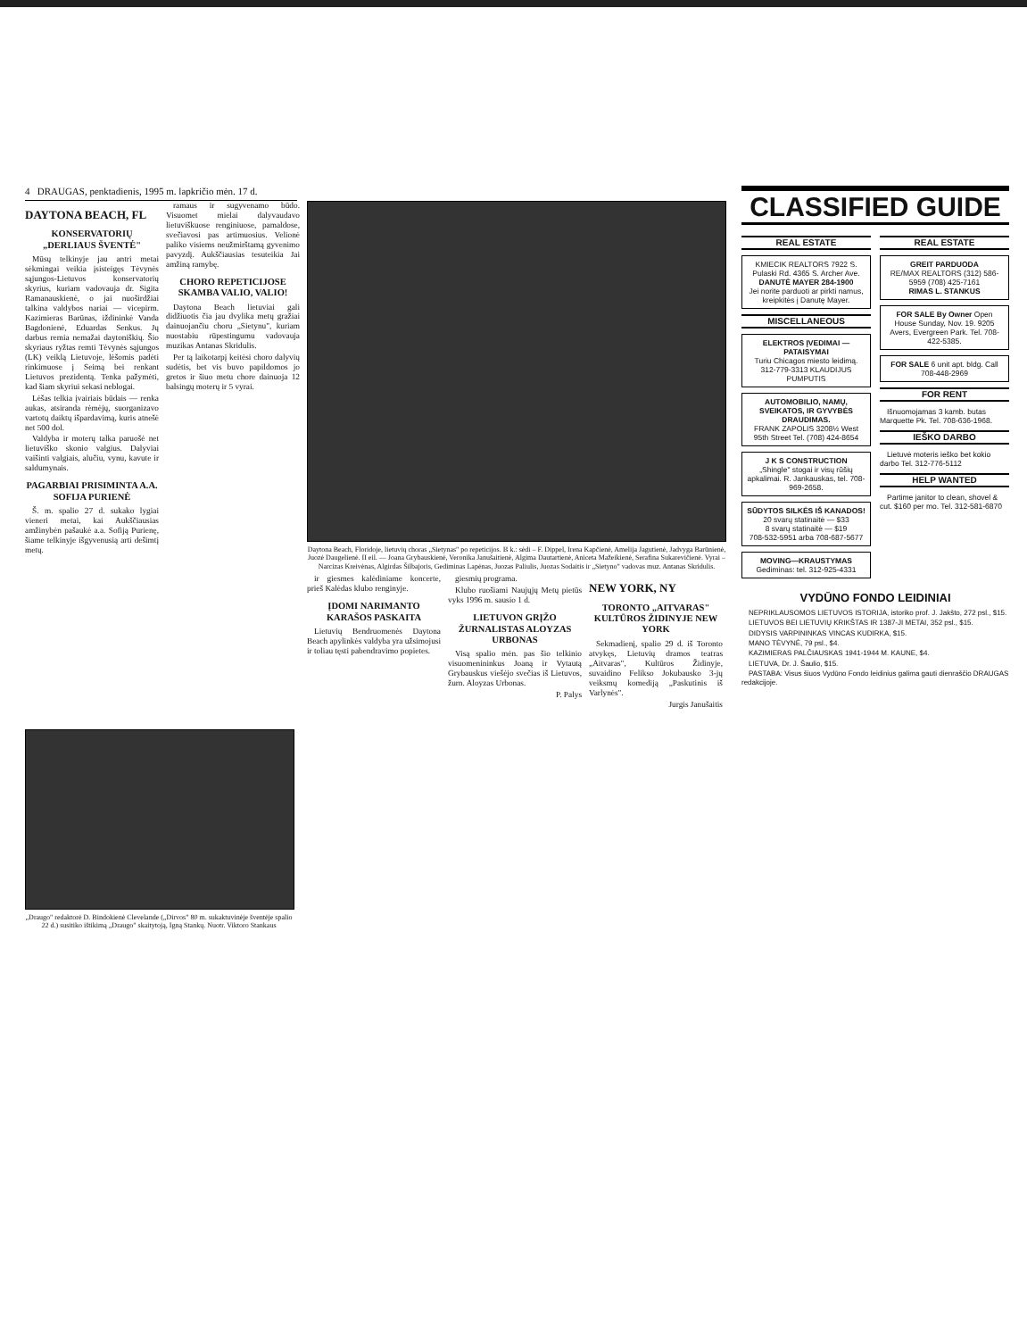4 DRAUGAS, penktadienis, 1995 m. lapkričio mėn. 17 d.
DAYTONA BEACH, FL
KONSERVATORIŲ „DERLIAUS ŠVENTĖ"
Mūsų telkinyje jau antri metai sėkmingai veikia įsisteigęs Tėvynės sąjungos-Lietuvos konservatorių skyrius, kuriam vadovauja dr. Sigita Ramanauskienė, o jai nuoširdžiai talkina valdybos nariai — vicepirm. Kazimieras Barūnas, iždininkė Vanda Bagdonienė, Eduardas Senkus. Jų darbus remia nemažai daytoniškių. Šio skyriaus ryžtas remti Tėvynės sąjungos (LK) veiklą Lietuvoje, lėšomis padėti rinkimuose į Seimą bei renkant Lietuvos prezidentą. Tenka pažymėti, kad šiam skyriui sekasi neblogai.
Lėšas telkia įvairiais būdais — renka aukas, atsiranda rėmėjų, suorganizavo vartotų daiktų išpardavimą, kuris atnešė net 500 dol.
Valdyba ir moterų talka paruošė net lietuviško skonio valgius. Dalyviai vaišinti valgiais, alučiu, vynu, kavute ir saldumynais.
PAGARBIAI PRISIMINTA A.A. SOFIJA PURIENĖ
Š. m. spalio 27 d. sukako lygiai vieneri metai, kai Aukščiausias amžinybėn pašaukė a.a. Sofiją Purienę, šiame telkinyje išgyvenusią arti dešimtį metų.
ramaus ir sugyvenamo būdo. Visuomet mielai dalyvaudavo lietuviškuose renginiuose, pamaldose, svečiavosi pas artimuosius. Velionė paliko visiems neužmirštamą gyvenimo pavyzdį. Aukščiausias tesuteikia Jai amžiną ramybę.
CHORO REPETICIJOSE SKAMBA VALIO, VALIO!
Daytona Beach lietuviai gali didžiuotis čia jau dvylika metų gražiai dainuojančiu choru „Sietynu", kuriam nuostabiu rūpestingumu vadovauja muzikas Antanas Skridulis.
Per tą laikotarpį keitėsi choro dalyvių sudėtis, bet vis buvo papildomos jo gretos ir šiuo metu chore dainuoja 12 balsingų moterų ir 5 vyrai.
Daytona Beach, Floridoje, lietuvių choras „Sietynas" po repeticijos. Iš k.: sėdi – F. Dippel, Irena Kapčienė, Amelija Jagutienė, Jadvyga Barūnienė, Juozė Daugelienė. II eil. — Joana Grybauskienė, Veronika Janušaitienė, Algima Dautartienė, Aniceta Mažeikienė, Serafina Sukarevičienė. Vyrai – Narcizas Kreivėnas, Algirdas Šilbajoris, Gediminas Lapėnas, Juozas Paliulis, Juozas Sodaitis ir „Sietyno" vadovas muz. Antanas Skridulis.
ir giesmes kalėdiniame koncerte, prieš Kalėdas klubo renginyje.
ĮDOMI NARIMANTO KARAŠOS PASKAITA
Lietuvių Bendruomenės Daytona Beach apylinkės valdyba yra užsimojusi ir toliau tęsti pabendravimo popietes.
giesmių programa.
Klubo ruošiami Naujųjų Metų pietūs vyks 1996 m. sausio 1 d.
LIETUVON GRĮŽO ŽURNALISTAS ALOYZAS URBONAS
Visą spalio mėn. pas šio telkinio visuomenininkus Joaną ir Vytautą Grybauskus viešėjo svečias iš Lietuvos, žurn. Aloyzas Urbonas.
P. Palys
NEW YORK, NY
TORONTO „AITVARAS" KULTŪROS ŽIDINYJE NEW YORK
Sekmadienį, spalio 29 d. iš Toronto atvykęs, Lietuvių dramos teatras „Aitvaras", Kultūros Židinyje, suvaidino Felikso Jokubausko 3-jų veiksmų komediją „Paskutinis iš Varlynės".
Jurgis Janušaitis
„Draugo" redaktorė D. Bindokienė Clevelande („Dirvos" 80 m. sukaktuvinėje šventėje spalio 22 d.) susitiko ištikimą „Draugo" skaitytoją, Igną Stankų. Nuotr. Viktoro Stankaus
CLASSIFIED GUIDE
REAL ESTATE
KMIECIK REALTORS 7922 S. Pulaski Rd. 4365 S. Archer Ave.
DANUTĖ MAYER 284-1900
Jei norite parduoti ar pirkti namus, kreipkitės į Danutę Mayer.
MISCELLANEOUS
ELEKTROS ĮVEDIMAI — PATAISYMAI
Turiu Chicagos miesto leidimą.
312-779-3313 KLAUDIJUS PUMPUTIS
AUTOMOBILIO, NAMŲ, SVEIKATOS, IR GYVYBĖS DRAUDIMAS.
FRANK ZAPOLIS 3208½ West 95th Street Tel. (708) 424-8654
J K S CONSTRUCTION
„Shingle" stogai ir visų rūšių apkalimai. R. Jankauskas, tel. 708-969-2658.
SŪDYTOS SILKĖS IŠ KANADOS!
20 svarų statinaitė — $33
8 svarų statinaitė — $19
708-532-5951 arba 708-687-5677
MOVING—KRAUSTYMAS
Gediminas: tel. 312-925-4331
REAL ESTATE
GREIT PARDUODA
RE/MAX REALTORS (312) 586-5959 (708) 425-7161
RIMAS L. STANKUS
FOR SALE By Owner Open House Sunday, Nov. 19. 9205 Avers, Evergreen Park. Tel. 708-422-5385.
FOR SALE 6 unit apt. bldg. Call 708-448-2969
FOR RENT
Išnuomojamas 3 kamb. butas Marquette Pk. Tel. 708-636-1968.
IEŠKO DARBO
Lietuvė moteris ieško bet kokio darbo Tel. 312-776-5112
HELP WANTED
Partime janitor to clean, shovel & cut. $160 per mo. Tel. 312-581-6870
VYDŪNO FONDO LEIDINIAI
NEPRIKLAUSOMOS LIETUVOS ISTORIJA, istoriko prof. J. Jakšto, 272 psl., $15.
LIETUVOS BEI LIETUVIŲ KRIKŠTAS IR 1387-JI METAI, 352 psl., $15.
DIDYSIS VARPININKAS VINCAS KUDIRKA, $15.
MANO TĖVYNĖ, 79 psl., $4.
KAZIMIERAS PALČIAUSKAS 1941-1944 M. KAUNE, $4.
LIETUVA, Dr. J. Šaulio, $15.
PASTABA: Visus šiuos Vydūno Fondo leidinius galima gauti dienraščio DRAUGAS redakcijoje.